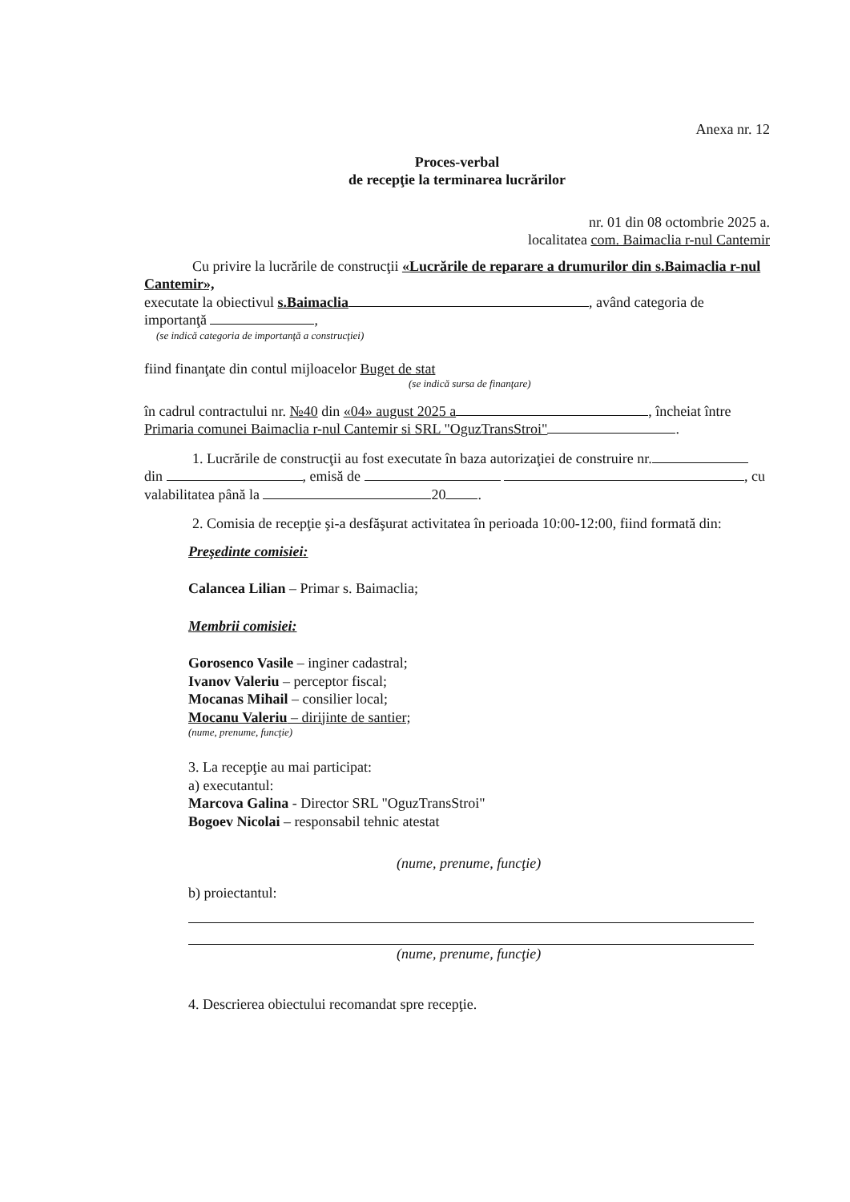Anexa nr. 12
Proces-verbal
de recepţie la terminarea lucrărilor
nr. 01 din 08 octombrie 2025 a.
localitatea com. Baimaclia r-nul Cantemir
Cu privire la lucrările de construcţii «Lucrările de reparare a drumurilor din s.Baimaclia r-nul Cantemir»,
executate la obiectivul s.Baimaclia , având categoria de importanţă ,
(se indică categoria de importanţă a construcţiei)
fiind finanţate din contul mijloacelor Buget de stat
(se indică sursa de finanţare)
în cadrul contractului nr. №40 din «04» august 2025 a , încheiat între Primaria comunei Baimaclia r-nul Cantemir si SRL "OguzTransStroi" .
1. Lucrările de construcţii au fost executate în baza autorizaţiei de construire nr. din , emisă de , cu valabilitatea până la 20 .
2. Comisia de recepţie şi-a desfăşurat activitatea în perioada 10:00-12:00, fiind formată din:
Preşedinte comisiei:
Calancea Lilian – Primar s. Baimaclia;
Membrii comisiei:
Gorosenco Vasile – inginer cadastral;
Ivanov Valeriu – perceptor fiscal;
Mocanas Mihail – consilier local;
Mocanu Valeriu – dirijinte de santier;
(nume, prenume, funcţie)
3. La recepţie au mai participat:
a) executantul:
Marcova Galina - Director SRL "OguzTransStroi"
Bogoev Nicolai – responsabil tehnic atestat
(nume, prenume, funcţie)
b) proiectantul:
(nume, prenume, funcţie)
4. Descrierea obiectului recomandat spre recepţie.